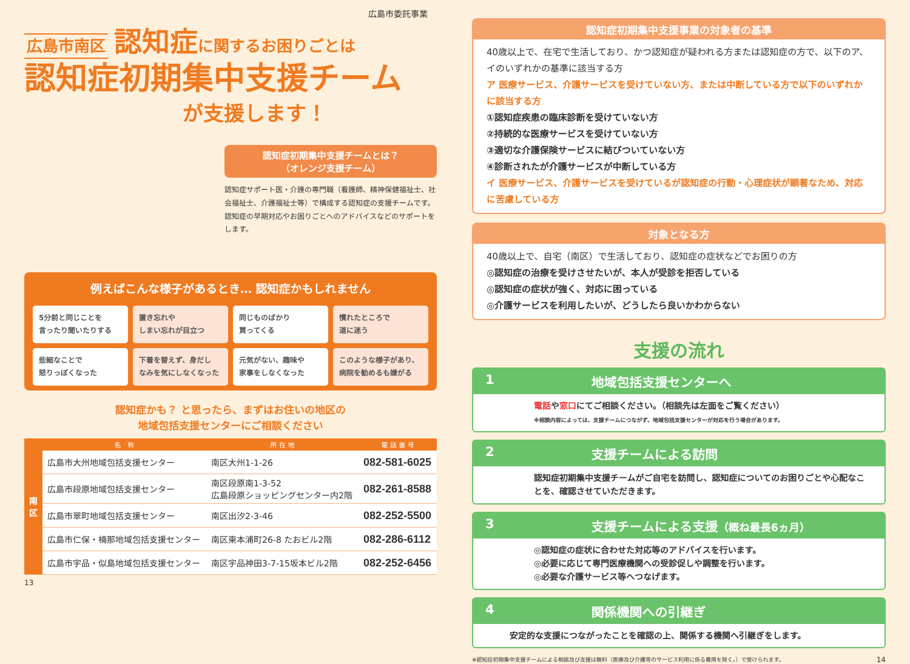広島市委託事業
広島市南区 認知症に関するお困りごとは
認知症初期集中支援チーム
が支援します！
認知症初期集中支援チームとは？
（オレンジ支援チーム）
認知症サポート医・介護の専門職（看護師、精神保健福祉士、社会福祉士、介護福祉士等）で構成する認知症の支援チームです。認知症の早期対応やお困りごとへのアドバイスなどのサポートをします。
例えばこんな様子があるとき… 認知症かもしれません
5分前と同じことを
言ったり聞いたりする
置き忘れや
しまい忘れが目立つ
同じものばかり
買ってくる
慣れたところで
道に迷う
些細なことで
怒りっぽくなった
下着を替えず、身だし
なみを気にしなくなった
元気がない、趣味や
家事をしなくなった
このような様子があり、
病院を勧めるも嫌がる
認知症かも？ と思ったら、まずはお住いの地区の
地域包括支援センターにご相談ください
| 南 区 | 名 称 | 所 在 地 | 電 話 番 号 |
| | 広島市大州地域包括支援センター | 南区大州1-1-26 | 082-581-6025 |
| | 広島市段原地域包括支援センター | 南区段原南1-3-52 広島段原ショッピングセンター内2階 | 082-261-8588 |
| | 広島市翠町地域包括支援センター | 南区出汐2-3-46 | 082-252-5500 |
| | 広島市仁保・楠那地域包括支援センター | 南区東本浦町26-8 たおビル2階 | 082-286-6112 |
| | 広島市宇品・似島地域包括支援センター | 南区宇品神田3-7-15坂本ビル2階 | 082-252-6456 |
13
認知症初期集中支援事業の対象者の基準
40歳以上で、在宅で生活しており、かつ認知症が疑われる方または認知症の方で、以下のア、イのいずれかの基準に該当する方
ア 医療サービス、介護サービスを受けていない方、または中断している方で以下のいずれかに該当する方
①認知症疾患の臨床診断を受けていない方
②持続的な医療サービスを受けていない方
③適切な介護保険サービスに結びついていない方
④診断されたが介護サービスが中断している方
イ 医療サービス、介護サービスを受けているが認知症の行動・心理症状が顕著なため、対応に苦慮している方
対象となる方
40歳以上で、自宅（南区）で生活しており、認知症の症状などでお困りの方
◎認知症の治療を受けさせたいが、本人が受診を拒否している
◎認知症の症状が強く、対応に困っている
◎介護サービスを利用したいが、どうしたら良いかわからない
支援の流れ
1 地域包括支援センターへ
電話や窓口にてご相談ください。（相談先は左面をご覧ください）
※相談内容によっては、支援チームにつながず、地域包括支援センターが対応を行う場合があります。
2 支援チームによる訪問
認知症初期集中支援チームがご自宅を訪問し、認知症についてのお困りごとや心配なことを、確認させていただきます。
3 支援チームによる支援（概ね最長6ヵ月）
◎認知症の症状に合わせた対応等のアドバイスを行います。
◎必要に応じて専門医療機関への受診促しや調整を行います。
◎必要な介護サービス等へつなげます。
4 関係機関への引継ぎ
安定的な支援につながったことを確認の上、関係する機関へ引継ぎをします。
※認知症初期集中支援チームによる相談及び支援は無料（医療及び介護等のサービス利用に係る費用を除く。）で受けられます。 14